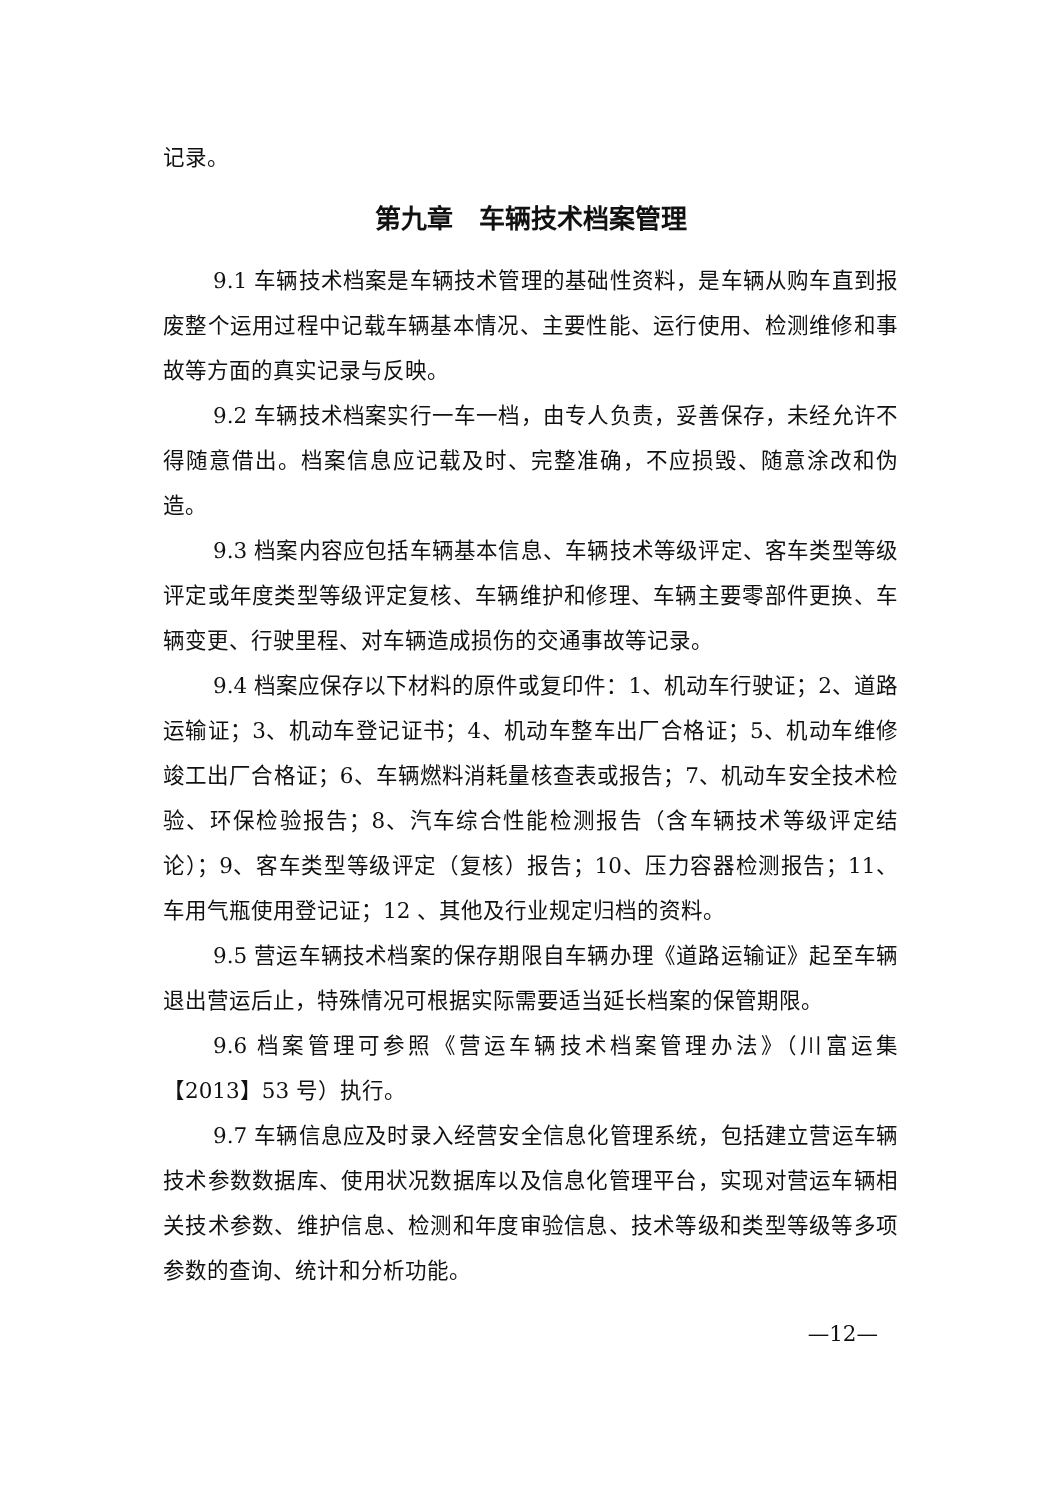记录。
第九章　车辆技术档案管理
9.1 车辆技术档案是车辆技术管理的基础性资料，是车辆从购车直到报废整个运用过程中记载车辆基本情况、主要性能、运行使用、检测维修和事故等方面的真实记录与反映。
9.2 车辆技术档案实行一车一档，由专人负责，妥善保存，未经允许不得随意借出。档案信息应记载及时、完整准确，不应损毁、随意涂改和伪造。
9.3 档案内容应包括车辆基本信息、车辆技术等级评定、客车类型等级评定或年度类型等级评定复核、车辆维护和修理、车辆主要零部件更换、车辆变更、行驶里程、对车辆造成损伤的交通事故等记录。
9.4 档案应保存以下材料的原件或复印件：1、机动车行驶证；2、道路运输证；3、机动车登记证书；4、机动车整车出厂合格证；5、机动车维修竣工出厂合格证；6、车辆燃料消耗量核查表或报告；7、机动车安全技术检验、环保检验报告；8、汽车综合性能检测报告（含车辆技术等级评定结论）；9、客车类型等级评定（复核）报告；10、压力容器检测报告；11、车用气瓶使用登记证；12 、其他及行业规定归档的资料。
9.5 营运车辆技术档案的保存期限自车辆办理《道路运输证》起至车辆退出营运后止，特殊情况可根据实际需要适当延长档案的保管期限。
9.6 档案管理可参照《营运车辆技术档案管理办法》（川富运集【2013】53 号）执行。
9.7 车辆信息应及时录入经营安全信息化管理系统，包括建立营运车辆技术参数数据库、使用状况数据库以及信息化管理平台，实现对营运车辆相关技术参数、维护信息、检测和年度审验信息、技术等级和类型等级等多项参数的查询、统计和分析功能。
—12—